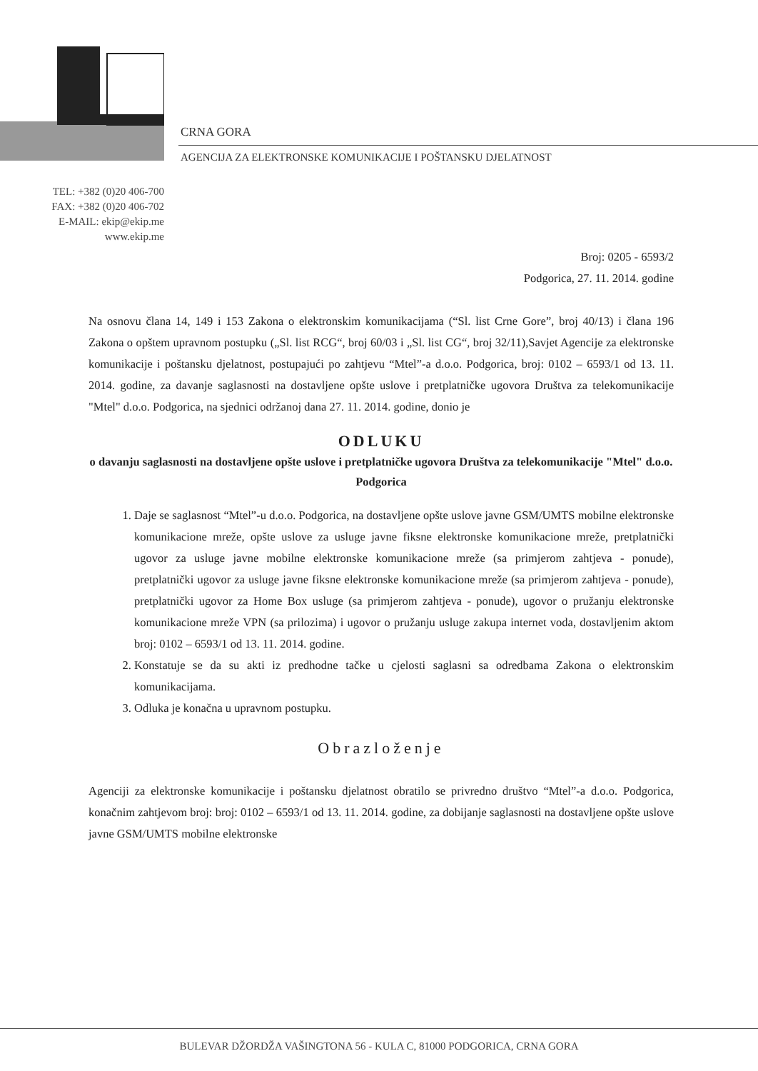CRNA GORA
AGENCIJA ZA ELEKTRONSKE KOMUNIKACIJE I POŠTANSKU DJELATNOST
TEL: +382 (0)20 406-700
FAX: +382 (0)20 406-702
E-MAIL: ekip@ekip.me
www.ekip.me
Broj: 0205 - 6593/2
Podgorica, 27. 11. 2014. godine
Na osnovu člana 14, 149 i 153 Zakona o elektronskim komunikacijama (“Sl. list Crne Gore”, broj 40/13) i člana 196 Zakona o opštem upravnom postupku („Sl. list RCG“, broj 60/03 i „Sl. list CG“, broj 32/11),Savjet Agencije za elektronske komunikacije i poštansku djelatnost, postupajući po zahtjevu “Mtel”-a d.o.o. Podgorica, broj: 0102 – 6593/1 od 13. 11. 2014. godine, za davanje saglasnosti na dostavljene opšte uslove i pretplatničke ugovora Društva za telekomunikacije "Mtel" d.o.o. Podgorica, na sjednici održanoj dana 27. 11. 2014. godine, donio je
ODLUKU
o davanju saglasnosti na dostavljene opšte uslove i pretplatničke ugovora Društva za telekomunikacije "Mtel" d.o.o. Podgorica
1. Daje se saglasnost “Mtel”-u d.o.o. Podgorica, na dostavljene opšte uslove javne GSM/UMTS mobilne elektronske komunikacione mreže, opšte uslove za usluge javne fiksne elektronske komunikacione mreže, pretplatnički ugovor za usluge javne mobilne elektronske komunikacione mreže (sa primjerom zahtjeva - ponude), pretplatnički ugovor za usluge javne fiksne elektronske komunikacione mreže (sa primjerom zahtjeva - ponude), pretplatnički ugovor za Home Box usluge (sa primjerom zahtjeva - ponude), ugovor o pružanju elektronske komunikacione mreže VPN (sa prilozima) i ugovor o pružanju usluge zakupa internet voda, dostavljenim aktom broj: 0102 – 6593/1 od 13. 11. 2014. godine.
2. Konstatuje se da su akti iz predhodne tačke u cjelosti saglasni sa odredbama Zakona o elektronskim komunikacijama.
3. Odluka je konačna u upravnom postupku.
Obrazloženje
Agenciji za elektronske komunikacije i poštansku djelatnost obratilo se privredno društvo “Mtel”-a d.o.o. Podgorica, konačnim zahtjevom broj: broj: 0102 – 6593/1 od 13. 11. 2014. godine, za dobijanje saglasnosti na dostavljene opšte uslove javne GSM/UMTS mobilne elektronske
BULEVAR DŽORDŽA VAŠINGTONA 56 - KULA C, 81000 PODGORICA, CRNA GORA